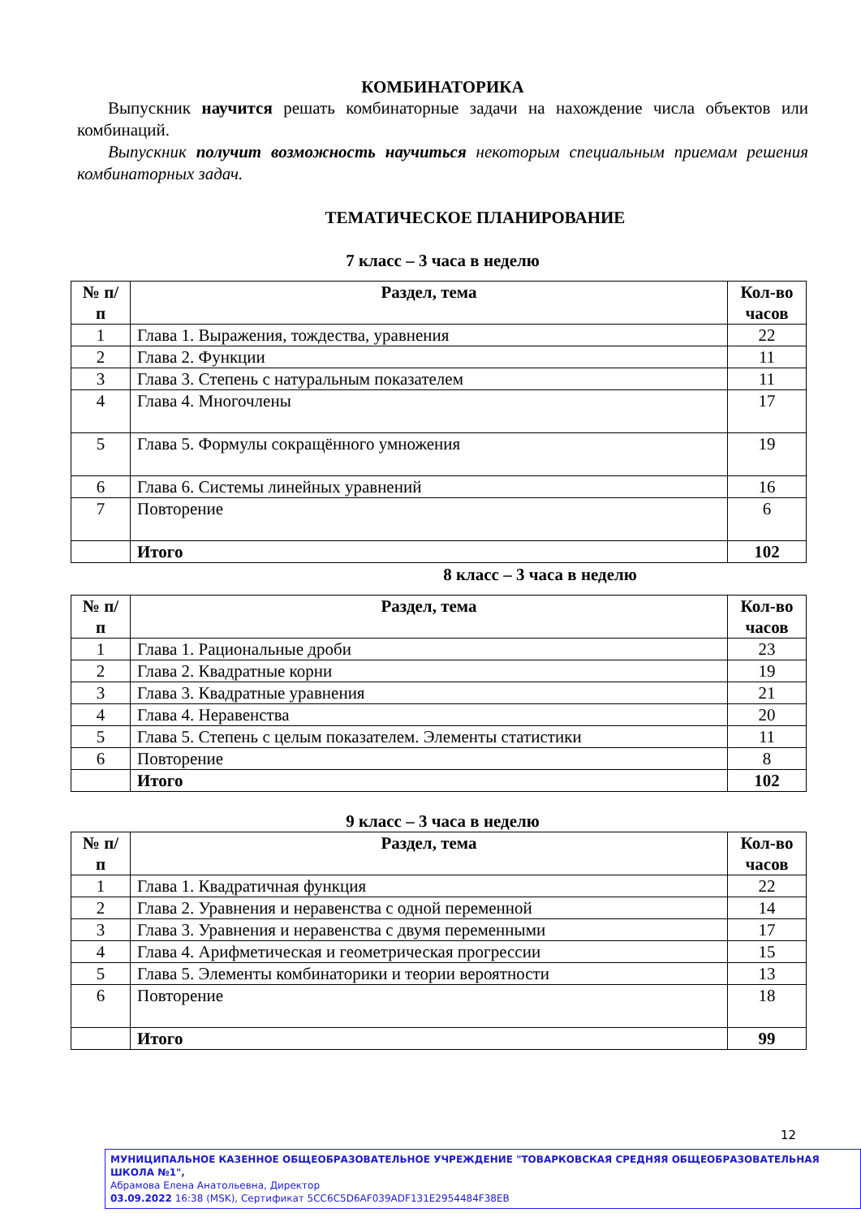КОМБИНАТОРИКА
Выпускник научится решать комбинаторные задачи на нахождение числа объектов или комбинаций.
Выпускник получит возможность научиться некоторым специальным приемам решения комбинаторных задач.
ТЕМАТИЧЕСКОЕ ПЛАНИРОВАНИЕ
7 класс – 3 часа в неделю
| № п/п | Раздел, тема | Кол-во часов |
| --- | --- | --- |
| 1 | Глава 1. Выражения, тождества, уравнения | 22 |
| 2 | Глава 2. Функции | 11 |
| 3 | Глава 3. Степень с натуральным показателем | 11 |
| 4 | Глава 4. Многочлены | 17 |
| 5 | Глава 5. Формулы сокращённого умножения | 19 |
| 6 | Глава 6. Системы линейных уравнений | 16 |
| 7 | Повторение | 6 |
| | Итого | 102 |
8 класс – 3 часа в неделю
| № п/п | Раздел, тема | Кол-во часов |
| --- | --- | --- |
| 1 | Глава 1. Рациональные дроби | 23 |
| 2 | Глава 2. Квадратные корни | 19 |
| 3 | Глава 3. Квадратные уравнения | 21 |
| 4 | Глава 4. Неравенства | 20 |
| 5 | Глава 5. Степень с целым показателем. Элементы статистики | 11 |
| 6 | Повторение | 8 |
| | Итого | 102 |
9 класс – 3 часа в неделю
| № п/п | Раздел, тема | Кол-во часов |
| --- | --- | --- |
| 1 | Глава 1. Квадратичная функция | 22 |
| 2 | Глава 2. Уравнения и неравенства с одной переменной | 14 |
| 3 | Глава 3. Уравнения и неравенства с двумя переменными | 17 |
| 4 | Глава 4. Арифметическая и геометрическая прогрессии | 15 |
| 5 | Глава 5. Элементы комбинаторики и теории вероятности | 13 |
| 6 | Повторение | 18 |
| | Итого | 99 |
12
МУНИЦИПАЛЬНОЕ КАЗЕННОЕ ОБЩЕОБРАЗОВАТЕЛЬНОЕ УЧРЕЖДЕНИЕ "ТОВАРКОВСКАЯ СРЕДНЯЯ ОБЩЕОБРАЗОВАТЕЛЬНАЯ ШКОЛА №1",
Абрамова Елена Анатольевна, Директор
03.09.2022 16:38 (MSK), Сертификат 5CC6C5D6AF039ADF131E2954484F38EB